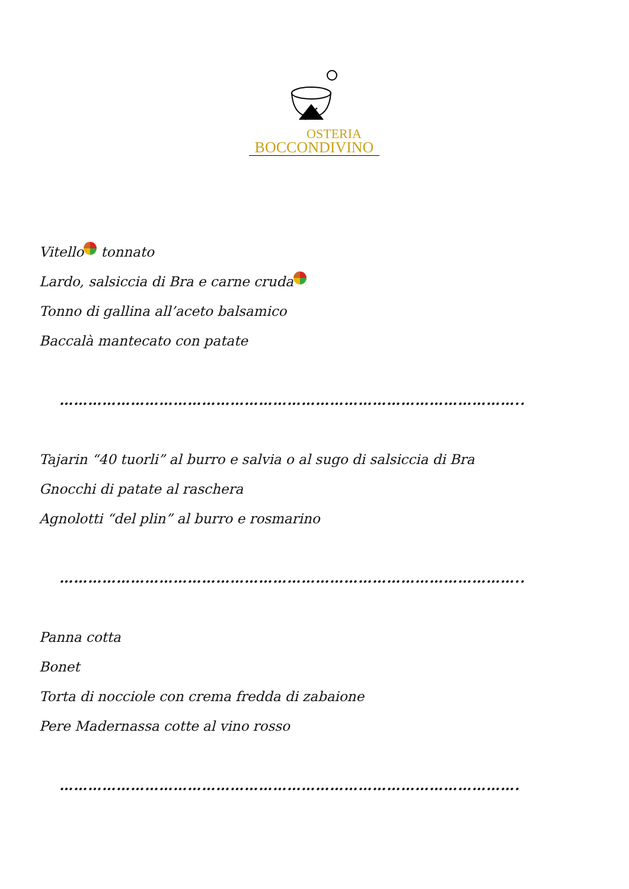OSTERIA
BOCCONDIVINO
Vitello tonnato
Lardo, salsiccia di Bra e carne cruda
Tonno di gallina all’aceto balsamico
Baccalà mantecato con patate
……………………………………………………………………………………..
Tajarin “40 tuorli” al burro e salvia o al sugo di salsiccia di Bra
Gnocchi di patate al raschera
Agnolotti “del plin” al burro e rosmarino
……………………………………………………………………………………..
Panna cotta
Bonet
Torta di nocciole con crema fredda di zabaione
Pere Madernassa cotte al vino rosso
…………………………………………………………………………………….